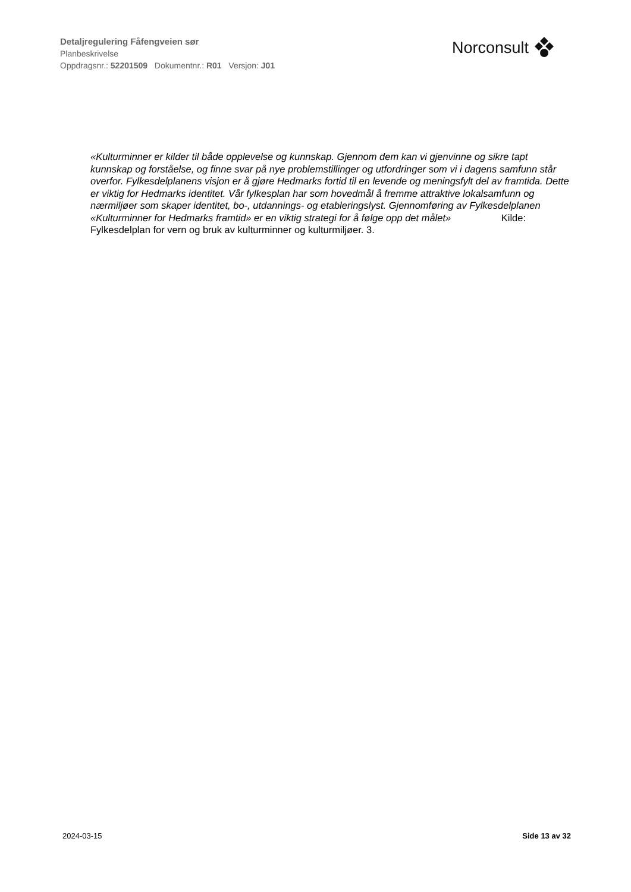Detaljregulering Fåfengveien sør
Planbeskrivelse
Oppdragsnr.: 52201509 Dokumentnr.: R01 Versjon: J01
Norconsult
«Kulturminner er kilder til både opplevelse og kunnskap. Gjennom dem kan vi gjenvinne og sikre tapt kunnskap og forståelse, og finne svar på nye problemstillinger og utfordringer som vi i dagens samfunn står overfor. Fylkesdelplanens visjon er å gjøre Hedmarks fortid til en levende og meningsfylt del av framtida. Dette er viktig for Hedmarks identitet. Vår fylkesplan har som hovedmål å fremme attraktive lokalsamfunn og nærmiljøer som skaper identitet, bo-, utdannings- og etableringslyst. Gjennomføring av Fylkesdelplanen «Kulturminner for Hedmarks framtid» er en viktig strategi for å følge opp det målet» Kilde: Fylkesdelplan for vern og bruk av kulturminner og kulturmiljøer. 3.
2024-03-15 Side 13 av 32